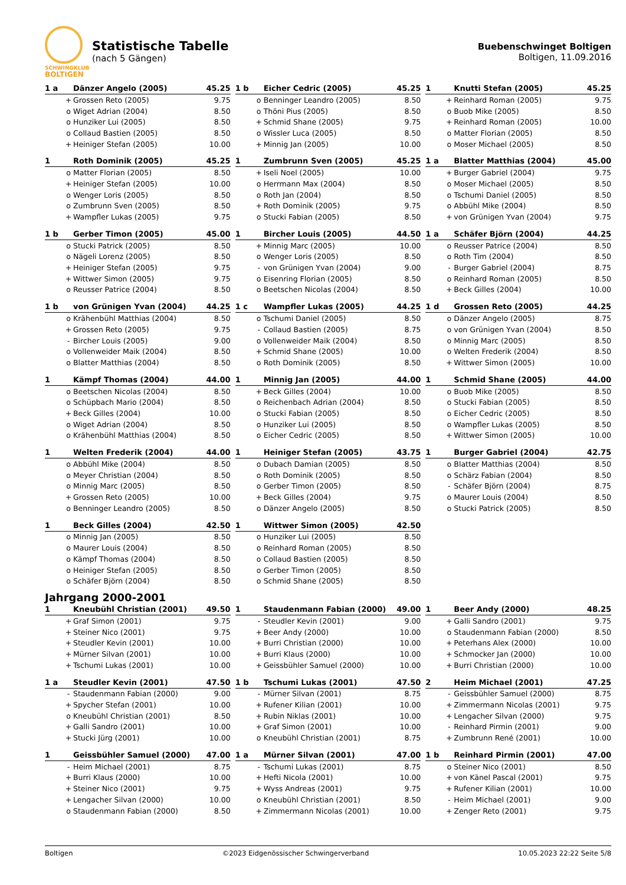SCHWINGKLUB
BOLTIGEN
Statistische Tabelle
(nach 5 Gängen)
Buebenschwinget Boltigen
Boltigen, 11.09.2016
| 1 a | | Dänzer Angelo (2005) | 45.25 |
| | + | Grossen Reto (2005) | 9.75 |
| | o | Wiget Adrian (2004) | 8.50 |
| | o | Hunziker Lui (2005) | 8.50 |
| | o | Collaud Bastien (2005) | 8.50 |
| | + | Heiniger Stefan (2005) | 10.00 |
| 1 b | | Eicher Cedric (2005) | 45.25 |
| | o | Benninger Leandro (2005) | 8.50 |
| | o | Thöni Pius (2005) | 8.50 |
| | + | Schmid Shane (2005) | 9.75 |
| | o | Wissler Luca (2005) | 8.50 |
| | + | Minnig Jan (2005) | 10.00 |
| 1 | | Knutti Stefan (2005) | 45.25 |
| | + | Reinhard Roman (2005) | 9.75 |
| | o | Buob Mike (2005) | 8.50 |
| | + | Reinhard Roman (2005) | 10.00 |
| | o | Matter Florian (2005) | 8.50 |
| | o | Moser Michael (2005) | 8.50 |
| 1 | | Roth Dominik (2005) | 45.25 |
| | o | Matter Florian (2005) | 8.50 |
| | + | Heiniger Stefan (2005) | 10.00 |
| | o | Wenger Loris (2005) | 8.50 |
| | o | Zumbrunn Sven (2005) | 8.50 |
| | + | Wampfler Lukas (2005) | 9.75 |
| 1 | | Zumbrunn Sven (2005) | 45.25 |
| | + | Iseli Noel (2005) | 10.00 |
| | o | Herrmann Max (2004) | 8.50 |
| | o | Roth Jan (2004) | 8.50 |
| | + | Roth Dominik (2005) | 9.75 |
| | o | Stucki Fabian (2005) | 8.50 |
| 1 a | | Blatter Matthias (2004) | 45.00 |
| | + | Burger Gabriel (2004) | 9.75 |
| | o | Moser Michael (2005) | 8.50 |
| | o | Tschumi Daniel (2005) | 8.50 |
| | o | Abbühl Mike (2004) | 8.50 |
| | + | von Grünigen Yvan (2004) | 9.75 |
| 1 b | | Gerber Timon (2005) | 45.00 |
| | o | Stucki Patrick (2005) | 8.50 |
| | o | Nägeli Lorenz (2005) | 8.50 |
| | + | Heiniger Stefan (2005) | 9.75 |
| | + | Wittwer Simon (2005) | 9.75 |
| | o | Reusser Patrice (2004) | 8.50 |
| 1 | | Bircher Louis (2005) | 44.50 |
| | + | Minnig Marc (2005) | 10.00 |
| | o | Wenger Loris (2005) | 8.50 |
| | - | von Grünigen Yvan (2004) | 9.00 |
| | o | Eisenring Florian (2005) | 8.50 |
| | o | Beetschen Nicolas (2004) | 8.50 |
| 1 a | | Schäfer Björn (2004) | 44.25 |
| | o | Reusser Patrice (2004) | 8.50 |
| | o | Roth Tim (2004) | 8.50 |
| | - | Burger Gabriel (2004) | 8.75 |
| | o | Reinhard Roman (2005) | 8.50 |
| | + | Beck Gilles (2004) | 10.00 |
| 1 b | | von Grünigen Yvan (2004) | 44.25 |
| | o | Krähenbühl Matthias (2004) | 8.50 |
| | + | Grossen Reto (2005) | 9.75 |
| | - | Bircher Louis (2005) | 9.00 |
| | o | Vollenweider Maik (2004) | 8.50 |
| | o | Blatter Matthias (2004) | 8.50 |
| 1 c | | Wampfler Lukas (2005) | 44.25 |
| | o | Tschumi Daniel (2005) | 8.50 |
| | - | Collaud Bastien (2005) | 8.75 |
| | o | Vollenweider Maik (2004) | 8.50 |
| | + | Schmid Shane (2005) | 10.00 |
| | o | Roth Dominik (2005) | 8.50 |
| 1 d | | Grossen Reto (2005) | 44.25 |
| | o | Dänzer Angelo (2005) | 8.75 |
| | o | von Grünigen Yvan (2004) | 8.50 |
| | o | Minnig Marc (2005) | 8.50 |
| | o | Welten Frederik (2004) | 8.50 |
| | + | Wittwer Simon (2005) | 10.00 |
| 1 | | Kämpf Thomas (2004) | 44.00 |
| | o | Beetschen Nicolas (2004) | 8.50 |
| | o | Schüpbach Mario (2004) | 8.50 |
| | + | Beck Gilles (2004) | 10.00 |
| | o | Wiget Adrian (2004) | 8.50 |
| | o | Krähenbühl Matthias (2004) | 8.50 |
| 1 | | Minnig Jan (2005) | 44.00 |
| | + | Beck Gilles (2004) | 10.00 |
| | o | Reichenbach Adrian (2004) | 8.50 |
| | o | Stucki Fabian (2005) | 8.50 |
| | o | Hunziker Lui (2005) | 8.50 |
| | o | Eicher Cedric (2005) | 8.50 |
| 1 | | Schmid Shane (2005) | 44.00 |
| | o | Buob Mike (2005) | 8.50 |
| | o | Stucki Fabian (2005) | 8.50 |
| | o | Eicher Cedric (2005) | 8.50 |
| | o | Wampfler Lukas (2005) | 8.50 |
| | + | Wittwer Simon (2005) | 10.00 |
| 1 | | Welten Frederik (2004) | 44.00 |
| | o | Abbühl Mike (2004) | 8.50 |
| | o | Meyer Christian (2004) | 8.50 |
| | o | Minnig Marc (2005) | 8.50 |
| | + | Grossen Reto (2005) | 10.00 |
| | o | Benninger Leandro (2005) | 8.50 |
| 1 | | Heiniger Stefan (2005) | 43.75 |
| | o | Dubach Damian (2005) | 8.50 |
| | o | Roth Dominik (2005) | 8.50 |
| | o | Gerber Timon (2005) | 8.50 |
| | + | Beck Gilles (2004) | 9.75 |
| | o | Dänzer Angelo (2005) | 8.50 |
| 1 | | Burger Gabriel (2004) | 42.75 |
| | o | Blatter Matthias (2004) | 8.50 |
| | o | Schärz Fabian (2004) | 8.50 |
| | - | Schäfer Björn (2004) | 8.75 |
| | o | Maurer Louis (2004) | 8.50 |
| | o | Stucki Patrick (2005) | 8.50 |
| 1 | | Beck Gilles (2004) | 42.50 |
| | o | Minnig Jan (2005) | 8.50 |
| | o | Maurer Louis (2004) | 8.50 |
| | o | Kämpf Thomas (2004) | 8.50 |
| | o | Heiniger Stefan (2005) | 8.50 |
| | o | Schäfer Björn (2004) | 8.50 |
| 1 | | Wittwer Simon (2005) | 42.50 |
| | o | Hunziker Lui (2005) | 8.50 |
| | o | Reinhard Roman (2005) | 8.50 |
| | o | Collaud Bastien (2005) | 8.50 |
| | o | Gerber Timon (2005) | 8.50 |
| | o | Schmid Shane (2005) | 8.50 |
Jahrgang 2000-2001
| 1 | | Kneubühl Christian (2001) | 49.50 |
| | + | Graf Simon (2001) | 9.75 |
| | + | Steiner Nico (2001) | 9.75 |
| | + | Steudler Kevin (2001) | 10.00 |
| | + | Mürner Silvan (2001) | 10.00 |
| | + | Tschumi Lukas (2001) | 10.00 |
| 1 | | Staudenmann Fabian (2000) | 49.00 |
| | - | Steudler Kevin (2001) | 9.00 |
| | + | Beer Andy (2000) | 10.00 |
| | + | Burri Christian (2000) | 10.00 |
| | + | Burri Klaus (2000) | 10.00 |
| | + | Geissbühler Samuel (2000) | 10.00 |
| 1 | | Beer Andy (2000) | 48.25 |
| | + | Galli Sandro (2001) | 9.75 |
| | o | Staudenmann Fabian (2000) | 8.50 |
| | + | Peterhans Alex (2000) | 10.00 |
| | + | Schmocker Jan (2000) | 10.00 |
| | + | Burri Christian (2000) | 10.00 |
| 1 a | | Steudler Kevin (2001) | 47.50 |
| | - | Staudenmann Fabian (2000) | 9.00 |
| | + | Spycher Stefan (2001) | 10.00 |
| | o | Kneubühl Christian (2001) | 8.50 |
| | + | Galli Sandro (2001) | 10.00 |
| | + | Stucki Jürg (2001) | 10.00 |
| 1 b | | Tschumi Lukas (2001) | 47.50 |
| | - | Mürner Silvan (2001) | 8.75 |
| | + | Rufener Kilian (2001) | 10.00 |
| | + | Rubin Niklas (2001) | 10.00 |
| | + | Graf Simon (2001) | 10.00 |
| | o | Kneubühl Christian (2001) | 8.75 |
| 2 | | Heim Michael (2001) | 47.25 |
| | - | Geissbühler Samuel (2000) | 8.75 |
| | + | Zimmermann Nicolas (2001) | 9.75 |
| | + | Lengacher Silvan (2000) | 9.75 |
| | - | Reinhard Pirmin (2001) | 9.00 |
| | + | Zumbrunn René (2001) | 10.00 |
| 1 | | Geissbühler Samuel (2000) | 47.00 |
| | - | Heim Michael (2001) | 8.75 |
| | + | Burri Klaus (2000) | 10.00 |
| | + | Steiner Nico (2001) | 9.75 |
| | + | Lengacher Silvan (2000) | 10.00 |
| | o | Staudenmann Fabian (2000) | 8.50 |
| 1 a | | Mürner Silvan (2001) | 47.00 |
| | - | Tschumi Lukas (2001) | 8.75 |
| | + | Hefti Nicola (2001) | 10.00 |
| | + | Wyss Andreas (2001) | 9.75 |
| | o | Kneubühl Christian (2001) | 8.50 |
| | + | Zimmermann Nicolas (2001) | 10.00 |
| 1 b | | Reinhard Pirmin (2001) | 47.00 |
| | o | Steiner Nico (2001) | 8.50 |
| | + | von Känel Pascal (2001) | 9.75 |
| | + | Rufener Kilian (2001) | 10.00 |
| | - | Heim Michael (2001) | 9.00 |
| | + | Zenger Reto (2001) | 9.75 |
Boltigen ©2023 Eidgenössischer Schwingerverband 10.05.2023 22:22 Seite 5/8